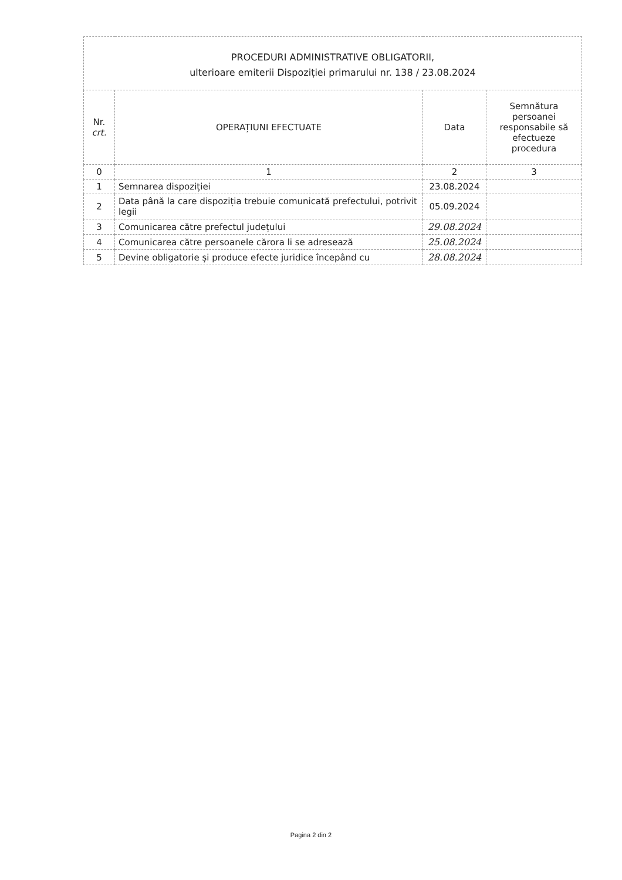| PROCEDURI ADMINISTRATIVE OBLIGATORII, ulterioare emiterii Dispoziției primarului nr. 138 / 23.08.2024 | | | |
| Nr. crt. | OPERAȚIUNI EFECTUATE | Data | Semnătura persoanei responsabile să efectueze procedura |
| 0 | 1 | 2 | 3 |
| 1 | Semnarea dispoziției | 23.08.2024 | |
| 2 | Data până la care dispoziția trebuie comunicată prefectului, potrivit legii | 05.09.2024 | |
| 3 | Comunicarea către prefectul județului | 29.08.2024 | |
| 4 | Comunicarea către persoanele cărora li se adresează | 25.08.2024 | |
| 5 | Devine obligatorie și produce efecte juridice începând cu | 28.08.2024 | |
Pagina 2 din 2